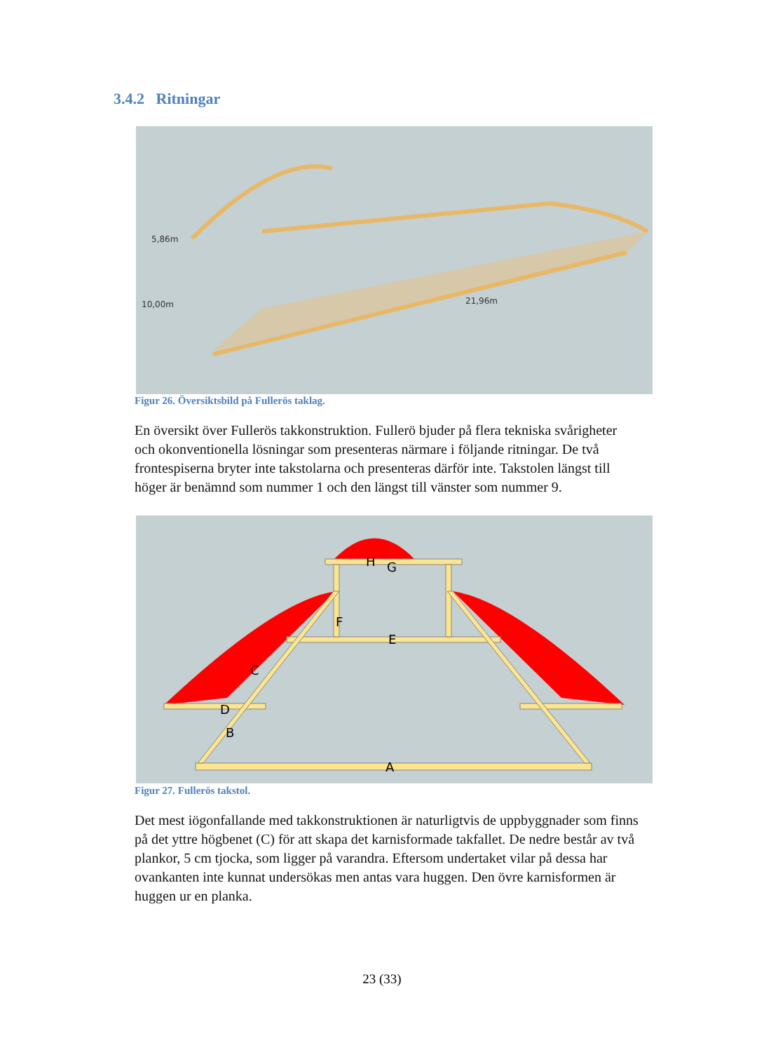3.4.2 Ritningar
5,86m
10,00m
21,96m
Figur 26. Översiktsbild på Fullerös taklag.
En översikt över Fullerös takkonstruktion. Fullerö bjuder på flera tekniska svårigheter och okonventionella lösningar som presenteras närmare i följande ritningar. De två frontespiserna bryter inte takstolarna och presenteras därför inte. Takstolen längst till höger är benämnd som nummer 1 och den längst till vänster som nummer 9.
H
G
F
E
C
D
B
A
Figur 27. Fullerös takstol.
Det mest iögonfallande med takkonstruktionen är naturligtvis de uppbyggnader som finns på det yttre högbenet (C) för att skapa det karnisformade takfallet. De nedre består av två plankor, 5 cm tjocka, som ligger på varandra. Eftersom undertaket vilar på dessa har ovankanten inte kunnat undersökas men antas vara huggen. Den övre karnisformen är huggen ur en planka.
23 (33)